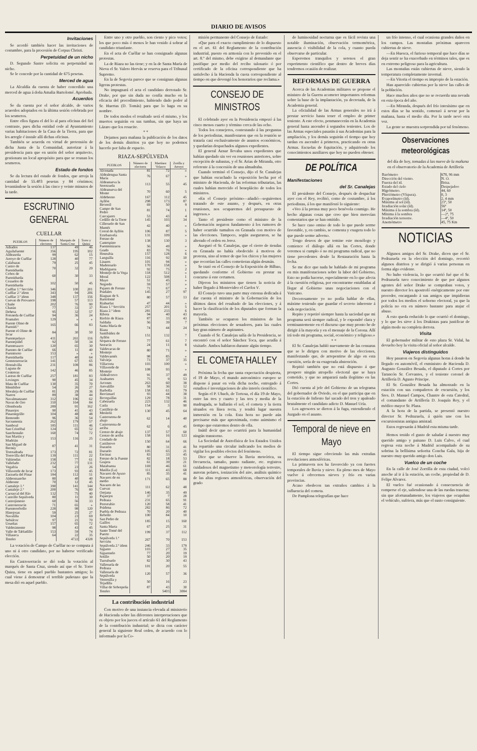DIARIO DE AVISOS
Invitaciones
Se acordó también hacer las invitaciones de costumbre, para la procesión de Corpus Christi.
Perpetuidad de un nicho
D. Segundo Sastre solicita en perpetuidad un nicho.
Se le concede por la cantidad de 675 pesetas.
Merced de agua
La Alcaldía da cuenta de haber concedido una merced de agua á doña Amalia Bartolomé. Aprobada.
Acuerdos
Se da cuenta por el señor alcalde, de varios acuerdos adoptados en la última sesión celebrada por los sesmeros.
Entre ellos figura el del lo al para oficinas del fiel contraste, pues dicha entidad cede al Ayuntamiento varias habitaciones de la Casa de la Tierra, para que les arregle é instale allí dichas oficinas.
También se acuerda en virtud de pretensión de dicha Junta de la Comunidad, autorizar á la presidencia para que en unión del señor arquitecto, gestionara un local apropósito para que se reunan los sesmeros.
Estado de fondos
Se da lectura del estado de fondos, que arroja la cantidad de 55.403 pesetas y 84 céntimos; levantándose la sesión á las cinco y veinte minutos de la tarde.
ESCRUTINIO GENERAL
CUELLAR
| PUEBLOS | Número de electores | Marqués de Santa Cruz | Torre y Quiza |
| --- | --- | --- | --- |
| Adrados | 137 | 49 | 46 |
| Aguilafuente | 356 | 195 | 102 |
| Aldeasoña | 99 | 62 | 15 |
| Arroyo de Cuéllar | 128 | 40 | 77 |
| Calabazas | 79 | 25 | 45 |
| Castro de Fuentidueña | 70 | 32 | 29 |
| Cobos de Fuentidueña | 60 | 30 | 33 |
| Cozuelos de Fuentidueña | 102 | 50 | 45 |
| Cuéllar 1.ª Sección | 346 | 100 | 201 |
| Cuéllar 2.ª idem | 343 | 94 | 206 |
| Cuéllar 3.ª idem | 348 | 137 | 156 |
| Cuevas de Provanco | 198 | 57 | 113 |
| Chañe | 202 | 76 | 90 |
| Chatún | 77 | 33 | 37 |
| Dehesa | 95 | 32 | 57 |
| Fresneda de Cuéllar | 94 | 36 | 24 |
| Frumales | 129 | » | » |
| Fuente Olmo de Fuentid.ª | 165 | 66 | 83 |
| Fuente el Olmo de Iscar | 84 | 30 | 50 |
| Fuentepelayo | 411 | 261 | 116 |
| Fuentepiñel | 92 | 50 | 34 |
| Fuentesauco | 120 | 65 | 30 |
| Fuentes de Cuéllar | 66 | 11 | 40 |
| Fuentesoto | 153 | » | » |
| Fuentidueña | 117 | 40 | 64 |
| Gomezserracín | 141 | 67 | 65 |
| Hontalvilla | 231 | 108 | 86 |
| Laguna de Contreras | 142 | 46 | 85 |
| Lastras de Cuéllar | 257 | 181 | 83 |
| Lovingos | 90 | 45 | 34 |
| Mata de Cuéllar | 130 | 35 | 70 |
| Membibre | 54 | 26 | 27 |
| Moraleja de Cuéllar | 81 | 29 | 36 |
| Narros | 89 | 38 | 44 |
| Navalmanzano | 312 | 196 | 62 |
| Navas de Oro | 310 | 164 | 84 |
| Olombrada | 289 | 91 | 162 |
| Pinarejos | 90 | 41 | 43 |
| Pinarnegrillo | 104 | 48 | 48 |
| Remondo | 96 | 36 | 54 |
| Sacramenia | 262 | 179 | 57 |
| Samboal | 185 | 111 | 46 |
| San Cristóbal | 124 | 65 | 52 |
| Sanchonuño | 160 | 74 | 72 |
| San Martín y Mudrián | 153 | 116 | 25 |
| San Miguel de Bernúy | 87 | 41 | 31 |
| Torreadrada | 173 | 72 | 81 |
| Torrecilla del Pinar | 139 | 111 | 22 |
| Valtiendas | 158 | 77 | 61 |
| Vallelado | 232 | 77 | 131 |
| Vegafría | 54 | 23 | 26 |
| Villaverde de Iscar | 173 | 93 | 45 |
| Zarzuela del Pinar | 184 | 112 | 51 |
| Aldeonsancho | 80 | 40 | 40 |
| Aldeonte | 70 | 12 | 45 |
| Cantalejo 1.ª | 390 | 141 | 144 |
| Cantalejo 2.ª | 200 | 76 | 80 |
| Carrascal del Río | 132 | 75 | 40 |
| Castrillo Sepúlveda | 80 | 11 | 30 |
| Castrojimeno | 60 | 56 | 33 |
| Castroserracín | 71 | 65 | » |
| Fuenterrebollo | 228 | 98 | 120 |
| Hinojosas | 59 | 25 | 27 |
| Navalilla | 104 | 23 | 69 |
| Sebúlcor | 97 | 21 | 70 |
| Urueñas | 157 | 65 | 72 |
| Valdesimonte | 98 | 43 | 45 |
| Valle de Tabladillo | 153 | 59 | 74 |
| Villaseca | 64 | 22 | 35 |
| Totales | | 4722 | 4328 |
La votación de Campo de Cuéllar no se computa á uno ni á otro candidato, por no haberse verificado elección.
En Castroserracín se dió toda la votación al marqués de Santa Cruz, siendo así que el Sr. Torre Quiza, tiene en aquel pueblo bastantes amigos; lo cual viene á demostrar el terrible puñetazo que la mesa dió en aquel pueblo.
Entre uno y otro pueblo, son ciento y pico votos; los que poco más ó menos le han venido á sobrar al candidato triunfante.
En el acta de Cuéllar se han consignado algunas protestas.
La de Riaza no las tiene; y en la de Santa María de Nieva el Sr. Valero Hervás se reserva para el Tribunal Supremo.
En la de Segovia parece que se consignan algunas ligeras protestas.
No impugnará el acta el candidato derrotado Sr. Drake, por que sin duda no confía mucho en la eficacia del procedimiento, habiendo dado poder al Sr. Huertas (D. Tomás) para que lo haga en su nombre.
De todos modos el resultado será el mismo, y los muertos seguirán en sus tumbas, sin que haya un Lázaro que los resucite.
* *
Dejamos para mañana la publicación de los datos de los demás distritos ya que hoy no podemos hacerlo por falta de espacio.
RIAZA-SEPÚLVEDA
| PUEBLOS | Número de electores | Martínez Velasco | Zorilla y Arroyo |
| --- | --- | --- | --- |
| Alconada | 81 | 72 | » |
| Aldealengua Santa María | 76 | 67 | » |
| Aldeanueva la Serrezuela | 113 | 55 | 45 |
| Aldeanueva del Monte | 70 | 60 | 5 |
| Aldehorno | 167 | 112 | 45 |
| Ayllón | 298 | 173 | 87 |
| Becerril | 69 | 50 | 9 |
| Campo de San Pedro | 81 | 74 | 1 |
| Cascajares | 53 | 43 | 4 |
| Cedillo de la Torre | 145 | 103 | 34 |
| Cilleruelo de San Mamés | 42 | 40 | » |
| Corral de Ayllón | 106 | 87 | 5 |
| Estebanvela | 131 | 109 | » |
| Fresno de Cantespino | 138 | 130 | 3 |
| Fuentemizarra | 56 | 49 | » |
| Grado | 83 | 76 | » |
| Honrubia | 157 | 128 | 6 |
| Languilla | 116 | 92 | 10 |
| Linares | 101 | 94 | » |
| Maderruelo | 170 | 158 | » |
| Madriguera | 92 | 75 | 2 |
| Montejo de la Vega | 118 | 512 | » |
| Moral | 122 | 508 | 1 |
| Muyo | 51 | 45 | » |
| Negredo | 59 | 57 | » |
| Pajares de Fresno | 71 | 67 | » |
| Pradales | 145 | 27 | 97 |
| Riaguas de S. Bartolomé | 80 | 57 | 13 |
| Riahuelas | 47 | 44 | » |
| Riaza 1.ª Sección | 257 | 201 | 5 |
| Riaza 2.ª idem | 281 | 233 | 6 |
| Ribota | 94 | 40 | 43 |
| Riofrío de Riaza | 87 | 33 | 43 |
| Saldaña | 56 | 39 | 7 |
| Santa María de Riaza | 74 | 44 | 24 |
| Santibáñez de Ayllón | 151 | 132 | 7 |
| Sequera de Fresno | 77 | 61 | 7 |
| Serracín | 24 | 11 | 8 |
| Valdevacas de Montejo | 80 | 71 | » |
| Valdevarnés | 98 | 85 | » |
| Valvieja | 73 | 37 | 35 |
| Villacorta | 103 | 100 | » |
| Villaverde de Montejo | 108 | 93 | » |
| Aldealcorvo | 91 | 37 | 49 |
| Arahuetes | 75 | 9 | 53 |
| Arcones | 263 | 60 | 38 |
| Arevalillo | 58 | 36 | 12 |
| Barbolla | 158 | 61 | 79 |
| Bercimuel | 93 | 44 | 38 |
| Boceguillas | 129 | 78 | 31 |
| Cabezuela | 223 | 132 | 46 |
| Casla | 154 | 3 | 90 |
| Castillejo de Mesleón | 130 | 45 | 64 |
| Castroserna de abajo | 62 | 14 | 40 |
| Castroserna de arriba | 62 | 6 | 45 |
| Cerezo de abajo | 137 | 57 | 60 |
| Cerezo de arriba | 158 | 16 | 123 |
| Condado de Castilnovo | 150 | 64 | 66 |
| Duratón | 80 | 31 | 41 |
| Duruelo | 105 | 65 | 21 |
| Encinas | 83 | 33 | 45 |
| Fresno de la Fuente | 82 | 18 | 53 |
| Grajera | 61 | 39 | 21 |
| Matabuena | 169 | 46 | 61 |
| Matilla (La) | 111 | 43 | 68 |
| Navares de Ayuso | 85 | 35 | 41 |
| Navares de en medio | 171 | 65 | 88 |
| Navares de las Cuevas | 111 | 62 | 48 |
| Orejana | 146 | 35 | 49 |
| Pajarejos | 37 | 7 | 28 |
| Pedraza | 231 | 65 | 91 |
| Perorrubio | 120 | 58 | 41 |
| Prádena | 282 | 86 | 72 |
| Puebla de Pedraza | 70 | 20 | 40 |
| Rebollo | 100 | 84 | 10 |
| San Pedro de Gaillos | 185 | 15 | 160 |
| Santa Marta | 67 | 25 | 31 |
| Santo Tomé del Puerto | 199 | 37 | 112 |
| Sepúlveda 1.ª Sección | 267 | 70 | 153 |
| Sepúlveda 2.ª idem | 246 | 33 | 179 |
| Siguero | 103 | 27 | 35 |
| Siguernelo | 77 | 20 | 19 |
| Sotillo | 50 | 20 | 19 |
| Turrubuelo | 82 | 30 | 43 |
| Valleruela de Pedraza | 101 | 20 | 55 |
| Valleruela de Sepúlveda | 120 | 57 | 36 |
| Ventosilla y Tejadilla | 50 | 16 | 23 |
| Villar de Sobrepeña | 87 | 43 | 30 |
| Totales | | 5403 | 3084 |
La contribución industrial
Con motivo de una instancia elevada al ministerio de Hacienda sobre las diferentes interpretaciones que es objeto por los jueces el artículo 61 del Reglamento de la contribución industrial; se dicta con carácter general la siguiente Real orden, de acuerdo con lo informado por la Co-
misión permanente del Consejo de Estado:
«Que para el exacto cumplimiento de lo dispuesto en el art. 61 del Reglamento de la contribución industrial, puesto en armonía con lo prevenido en el art. 8.º del mismo, debe exigirse al demandante que justifique por medio del recibo talonario ó por certificado de la oficina correspondiente que ha satisfecho á la Hacienda la cuota correspondiente al tiempo en que devengó los honorarios que reclama.»
CONSEJO DE MINISTROS
El celebrado ayer en la Presidencia empezó á las cinco menos cuarto y término cerca de las ocho.
Todos los consejeros, contestando á las preguntas de los periodistas, manifestaron que en la reunión se trataría casi exclusivamente de asuntos económicos, y quedarían despachados algunos expedientes.
El general Aznar llevaba unos expedientes que habían quedado sin ver en reuniones anteriores, sobre excepción de subastas, y el Sr. Arias de Miranda, otro referente á la concesión de una almadraba.
Cuando terminó el Consejo, dijo el Sr. Canalejas que habían escuchado la exposición hecha por el ministro de Hacienda, de las reformas tributarias, las cuales habían merecido el beneplácito de todos los ministros.
«En el Consejo próximo—añadió—seguiremos tratando de este asunto, y después, en otras reuniones, nos ocuparemos del presupuesto de ingresos.»
Tanto el presidente como el ministro de la Gobernación negaron fundamento á los rumores de haber ocurrido tumultos en Granada con motivo de las elecciones. Tampoco, según aseguraron, se ha alterado el orden en Jerez.
Aseguró el Sr. Canalejas, que el cierre de tiendas en Granada no había obedecido á motivos de protesta, sino al temor de que los chicos y las mujeres que recorrían las calles cometieran algún desmán.
Se trató en el Consejo de la Exposición de Bilbao, quedando conforme el Gobierno en prestar su concurso á este certamen.
Dijeron los ministros que tienen la noticia de haber llegado á Montevideo el Carlos V.
El Consejo tuvo una parte muy extensa dedicada á dar cuenta el ministro de la Gobernación de los últimos datos del resultado de las elecciones, y á hacer la clasificación de los diputados que forman la mayoría.
También se ocuparon los ministros de las próximas elecciones de senadores, para las cuales hay gran número de aspirantes.
Cuando el Sr. Canalejas salía de la Presidencia, se encontró con el señor Sánchez Toca, que acudía á visitarle. Ambos hablaron durante algún tiempo.
EL COMETA HALLEY
Próxima la fecha que tanta expectación despierta, el 19 de Mayo, el mundo astronómico europeo se dispone á pasar en vela dicha noche, entregado á estudios é investigaciones de alto interés científico.
Según el P. Ubach, de Tortosa, el día 19 de Mayo, entre las tres y cuarto y las tres y media de la madrugada, se hallarán el sol, el cometa y la tierra situados en línea recta, y tendrá lugar nuestra inmersión en la cola. Esta hora no puede aún precisarse más que aproximada, como asimismo el tiempo que estaremos dentro de ella.
Inútil decir que no ocurrirá para la humanidad ningún transtorno.
La Sociedad de Astrofísica de los Estados Unidos ha repartido una circular indicando los medios de vigilar los posibles efectos del fenómeno.
Dice que se observe la lluvia meteórica, su frecuencia, tamaño, punto radiante, etc. registros cuidadosos del magnetismo y meteorología terrestre, auroras polares, ionización del aire, análisis químico de las altas regiones atmosféricas, observación del grado
de luminosidad nocturna que es fácil revista una notable iluminación, observación termométrica, ausencia ó visibilidad de la cola, y cuanto pueda observarse de particular.
Esperemos tranquilos y serenos el gran experimento científico que dentro de breves días tendremos ocasión de realizar.
REFORMAS DE GUERRA
Acerca de las Academias militares se propone el ministro de la Guerra acometer importantes reformas sobre la base de la implantación, ya decretada, de la Academia general.
La oficialidad de las Armas generales no irá á prestar servicio hasta tener el empleo de primer teniente. A este efecto, penmanecerán en la Academia general hasta ascender á segundos tenientes. Los de las Armas especiales pasarán á sus Academias para la ampliación, y los demás seguirán el tiempo que hoy tardan en ascender á primeros, practicando en otras Armas. Escuelas de Equitación, y adquiriendo los conocimientos auxiliares que hoy no pueden obtener.
DE POLÍTICA
Manifestaciones
del Sr. Canalejas
El presidente del Consejo, después de despachar ayer con el Rey, recibió, como de costumbre, á los periodistas, á los que manifestó lo siguiente:
«Veo á la prensa muy poco benévola conmigo. He hecho algunas cosas que creo que bien merecían comentarios que se han omitido.
Se hace caso omiso de todo lo que puede serme favorable, y, en cambio, se comenta y exagera todo lo que puede serme adverso.
Tengo deseos de que temine este monólogo y comience el diálogo allá en las Cortes, donde veremos si cumplo ó no mi programa radical, que no tiene precedentes desde la Restauración hasta la fecha.
Se me dice que nada he hablado de mi programa en mis manifestaciones sobre la labor del Gobierno, Esto no podía hacerse, especialmente en lo que afecta á la cuestión religiosa, por encontrarme entabladas al llegar al Gobierno unas negociaciones con el Vaticano.
Decorosamente yo no podía hablar de ellas, máxime teniendo que guardar el secreto inherente á toda negociación.
Repito y repetiré siempre hasta la saciedad que mi programa será siempre radical, y le expondré clara y terminantemente en el discurso que muy pronto he de dirigir á la mayoría y en el mensaje de la Corona. Allí irá todo mi programa, social, económico y religioso.»
* *
El Sr. Canalejas habló nuevamente de las censuras que se le dirigen con motivo de las elecciones, manifestando que, de arrepentirse de algo en esta cuestión, sería de su exagerada abstención.
Repitió también que no está dispuesto á que prospere ningún atropello electoral que se haya cometido, y que no amparará nada ilegítimo en las Cortes.
Dió cuenta al jefe del Gobierno de un telegrama del gobernador de Oviedo, en el que participa que en la estación de Infiesto fué sacado del tren y apaleado brutalmente el candidato adicto D. Manuel Uría.
Los agresores se dieron á la fuga, entendiendo el Juzgado en el asunto.
Temporal de nieve en Mayo
El tiempo sigue ofreciendo las más extrañas revoluciones atmosféricas.
La primavera nos ha favorecido ya con fuertes temporales de lluvia y nieve. En pleno mes de Mayo vuelve á ofrecernos nieves y frío en varias provincias.
Acaso obedecen tan extraños cambios á la influencia del cometa.
De Pamplona telegrafían que hace
un frío intenso, el cual ocasiona grandes daños en los campos. Las montañas próximas aparecen cubiertas de nieve.
—En Huesca, el furioso temporal que hace días se deja sentir se ha exacerbado en términos tales, que es en extremo peligroso para la agricultura.
Las montañas están cubiertas de nieve, siendo la temperatura completamente invernal.
—En Vitoria el tiempo es impropio de la estación.
Han aparecido cubiertas por la nieve las calles de la población.
Hace muchos años que no se recuerda una nevada en esta época del año.
—En Miranda, después del frío intesísimo que en estos días se ha sentido, comenzó á nevar por la mañana, hasta el medio día. Por la tarde nevó otra vez.
La gente se muestra sorprendida por tal fenómeno.
Observaciones meteorológicas
del día de hoy, tomadas á las nueve de la mañana en el observatorio de la Academia de Artillería
| Barómetro | 678, 96 mm |
| Dirección del viento. | N. O. |
| Fuerza del id. | Brisa. |
| Estado del cielo | Despejadoo |
| Higrómetro. | 44, 60 |
| Pluviómetro (Víspera). | 0, 3 |
| Evaporímetro (íd). | 2, 4 mm |
| Máxima al sol (íd). | 21º, 50 |
| Irradiación solar (íd). | 56º |
| Máxima á la sombra (íd). | 14º, 50 |
| Mínima á la sombra | —2º, 75 |
| Irradiación terrestre. | —4º, 50 |
| Anemómetro | 45, 75 Km |
NOTICIAS
Algunos amigos del Sr. Drake, dicen que el Sr. Pedrazuela en la elección del domingo, recorrió algunos distritos y se dirigió á varias personas en forma algo evidente.
No hubo violencia, lo que ocurrió fué que el Sr. Pedrazuela tuvo conocimiento de que por algunos agentes del señor Drake se compraban votos, y nuestro director les apostrofó enérgicamente por este proceder, encargando á sus amigos que impidieran por todos los medios el soborno electoral, ya que la policía no era en número bastante para atajar el abuso.
A esto queda reducido lo que ocurrió el domingo, y lo que les sirve á los Drakistas para justificar de algún modo su completa derrota.
Visita
El gobernador militar de esto plaza Sr. Vidal, ha devuelto hoy la visita oficial al señor alcalde.
Viajeros distinguidos
Hoy pasaron en Segovia algunas horas á donde ha llegado en automóvil, el exministro de Hacienda D. Augusto González Besada, el diputado á Cortes por Tarancón Sr. Cervantes, y el teniente coronel de Artillería D. Agusto Principe.
El Sr. González Besada ha almorzado en la estación con sus compañeros de excursión, y los Sres. D. Manuel Campos, Chantre de esta Catedral, el comandante de Artillería D. Joaquín Rey, y el médico mayor Sr. Plaza.
A la hora de la partida, se presentó nuestro director Sr. Pedrazuela, á quién une con los excursionistas antigua amistad.
Estos regresarán á Madrid esta misma tarde.
Hemos tenido el gusto de saludar á nuestro muy querido amigo y paisano D. Luis Calvo, el cual regresa esta noche á Madrid acompañado de su sobrina la bellísima señorita Concha Gala, hija de nuestro muy querido amigo don Luis.
Vuelco de un coche
En la calle de José Zorrilla de esta ciudad, volcó anoche al ir á la estación, un coche, propiedad de D. Felipe Alvarez.
El vuelco fué ocasionado á consecuencia de romperse el eje, saliendose una de las ruedas traseras; sin que afortunadamente, los viajeros que ocupaban el vehículo, sufriera, más que el susto consiguiente.